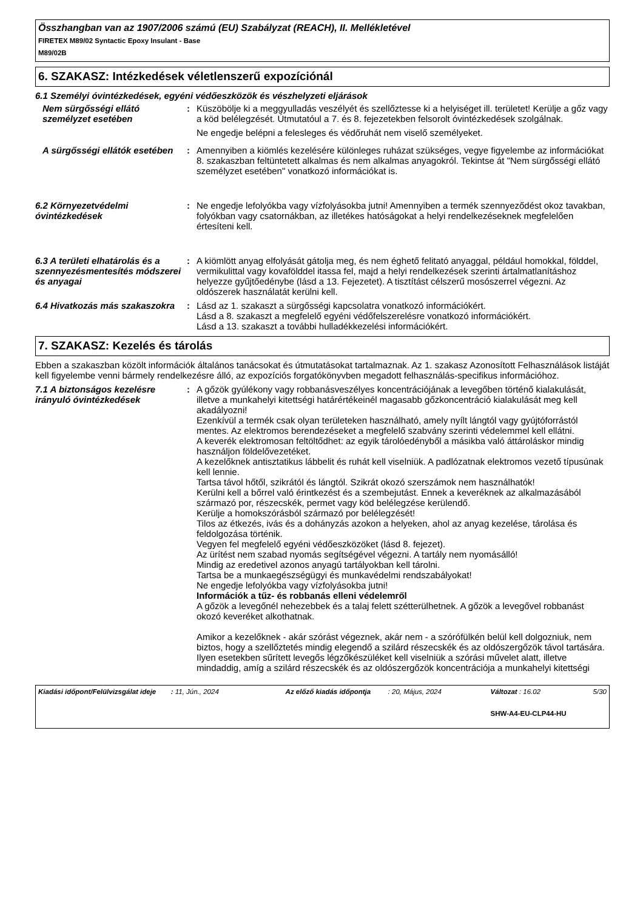Összhangban van az 1907/2006 számú (EU) Szabályzat (REACH), II. Mellékletével
FIRETEX M89/02 Syntactic Epoxy Insulant - Base
M89/02B
6. SZAKASZ: Intézkedések véletlenszerű expozíciónál
6.1 Személyi óvintézkedések, egyéni védőeszközök és vészhelyzeti eljárások
Nem sürgősségi ellátó személyzet esetében
: Küszöbölje ki a meggyulladás veszélyét és szellőztesse ki a helyiséget ill. területet! Kerülje a gőz vagy a köd belélegzését. Útmutatóul a 7. és 8. fejezetekben felsorolt óvintézkedések szolgálnak.
Ne engedje belépni a felesleges és védőruhát nem viselő személyeket.
A sürgősségi ellátók esetében
: Amennyiben a kiömlés kezelésére különleges ruházat szükséges, vegye figyelembe az információkat 8. szakaszban feltüntetett alkalmas és nem alkalmas anyagokról. Tekintse át "Nem sürgősségi ellátó személyzet esetében" vonatkozó információkat is.
6.2 Környezetvédelmi óvintézkedések
: Ne engedje lefolyókba vagy vízfolyásokba jutni! Amennyiben a termék szennyeződést okoz tavakban, folyókban vagy csatornákban, az illetékes hatóságokat a helyi rendelkezéseknek megfelelően értesíteni kell.
6.3 A területi elhatárolás és a szennyezésmentesítés módszerei és anyagai
: A kiömlött anyag elfolyását gátolja meg, és nem éghető felitató anyaggal, például homokkal, földdel, vermikulittal vagy kovafölddel itassa fel, majd a helyi rendelkezések szerinti ártalmatlanításhoz helyezze gyűjtőedénybe (lásd a 13. Fejezetet). A tisztítást célszerű mosószerrel végezni. Az oldószerek használatát kerülni kell.
6.4 Hivatkozás más szakaszokra
: Lásd az 1. szakaszt a sürgősségi kapcsolatra vonatkozó információkért.
Lásd a 8. szakaszt a megfelelő egyéni védőfelszerelésre vonatkozó információkért.
Lásd a 13. szakaszt a további hulladékkezelési információkért.
7. SZAKASZ: Kezelés és tárolás
Ebben a szakaszban közölt információk általános tanácsokat és útmutatásokat tartalmaznak. Az 1. szakasz Azonosított Felhasználások listáját kell figyelembe venni bármely rendelkezésre álló, az expozíciós forgatókönyvben megadott felhasználás-specifikus információhoz.
7.1 A biztonságos kezelésre irányuló óvintézkedések
: A gőzök gyúlékony vagy robbanásveszélyes koncentrációjának a levegőben történő kialakulását, illetve a munkahelyi kitettségi határértékeinél magasabb gőzkoncentráció kialakulását meg kell akadályozni!
Ezenkívül a termék csak olyan területeken használható, amely nyílt lángtól vagy gyújtóforrástól mentes. Az elektromos berendezéseket a megfelelő szabvány szerinti védelemmel kell ellátni.
A keverék elektromosan feltöltődhet: az egyik tárolóedényből a másikba való áttároláskor mindig használjon földelővezetéket.
A kezelőknek antisztatikus lábbelit és ruhát kell viselniük. A padlózatnak elektromos vezető típusúnak kell lennie.
Tartsa távol hőtől, szikrától és lángtól. Szikrát okozó szerszámok nem használhatók!
Kerülni kell a bőrrel való érintkezést és a szembejutást. Ennek a keveréknek az alkalmazásából származó por, részecskék, permet vagy köd belélegzése kerülendő.
Kerülje a homokszórásból származó por belélegzését!
Tilos az étkezés, ivás és a dohányzás azokon a helyeken, ahol az anyag kezelése, tárolása és feldolgozása történik.
Vegyen fel megfelelő egyéni védőeszközöket (lásd 8. fejezet).
Az ürítést nem szabad nyomás segítségével végezni. A tartály nem nyomásálló!
Mindig az eredetivel azonos anyagú tartályokban kell tárolni.
Tartsa be a munkaegészségügyi és munkavédelmi rendszabályokat!
Ne engedje lefolyókba vagy vízfolyásokba jutni!
Információk a tűz- és robbanás elleni védelemről
A gőzök a levegőnél nehezebbek és a talaj felett szétterülhetnek. A gőzök a levegővel robbanást okozó keveréket alkothatnak.
Amikor a kezelőknek - akár szórást végeznek, akár nem - a szórófülkén belül kell dolgozniuk, nem biztos, hogy a szellőztetés mindig elegendő a szilárd részecskék és az oldószergőzök távol tartására. Ilyen esetekben sűrített levegős légzőkészüléket kell viselniük a szórási művelet alatt, illetve mindaddig, amíg a szilárd részecskék és az oldószergőzök koncentrációja a munkahelyi kitettségi
Kiadási időpont/Felülvizsgálat ideje
: 11, Jún., 2024 Az előző kiadás időpontja
: 20, Május, 2024 Változat : 16.02
SHW-A4-EU-CLP44-HU
5/30